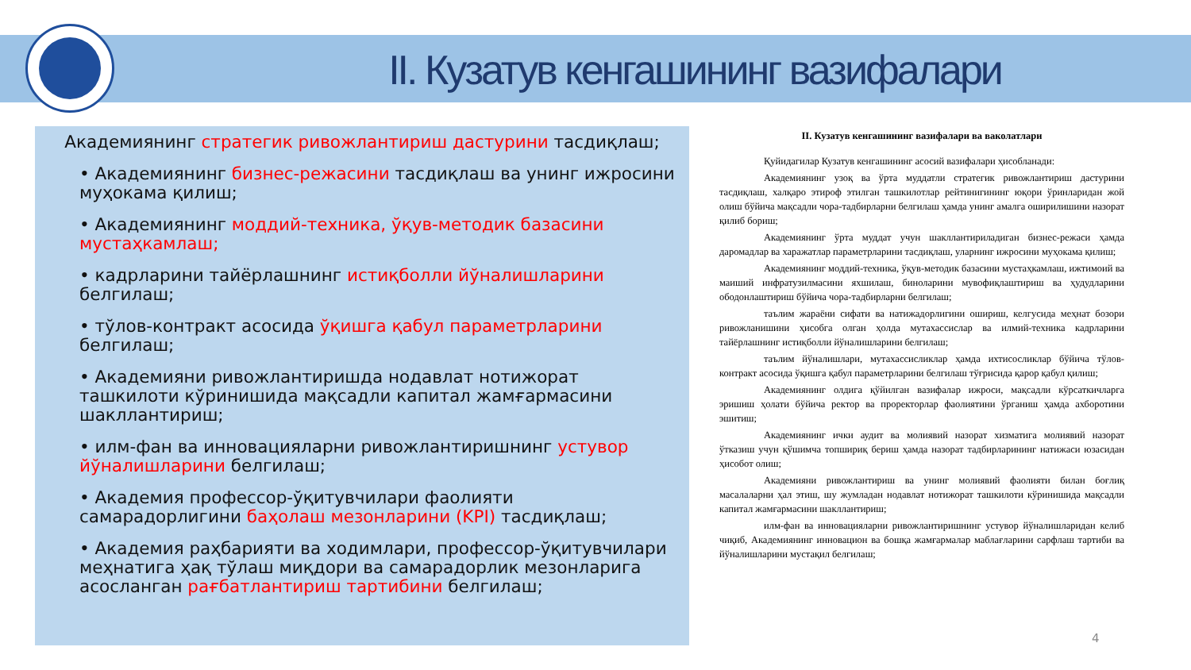II. Кузатув кенгашининг вазифалари
Академиянинг стратегик ривожлантириш дастурини тасдиқлаш;
• Академиянинг бизнес-режасини тасдиқлаш ва унинг ижросини муҳокама қилиш;
• Академиянинг моддий-техника, ўқув-методик базасини мустаҳкамлаш;
• кадрларини тайёрлашнинг истиқболли йўналишларини белгилаш;
• тўлов-контракт асосида ўқишга қабул параметрларини белгилаш;
• Академияни ривожлантиришда нодавлат нотижорат ташкилоти кўринишида мақсадли капитал жамғармасини шакллантириш;
• илм-фан ва инновацияларни ривожлантиришнинг устувор йўналишларини белгилаш;
• Академия профессор-ўқитувчилари фаолияти самарадорлигини баҳолаш мезонларини (KPI) тасдиқлаш;
• Академия раҳбарияти ва ходимлари, профессор-ўқитувчилари меҳнатига ҳақ тўлаш миқдори ва самарадорлик мезонларига асосланган рағбатлантириш тартибини белгилаш;
II. Кузатув кенгашининг вазифалари ва ваколатлари
Қуйидагилар Кузатув кенгашининг асосий вазифалари ҳисобланади:
Академиянинг узоқ ва ўрта муддатли стратегик ривожлантириш дастурини тасдиқлаш, халқаро этироф этилган ташкилотлар рейтинигининг юқори ўринларидан жой олиш бўйича мақсадли чора-тадбирларни белгилаш ҳамда унинг амалга оширилишини назорат қилиб бориш;
Академиянинг ўрта муддат учун шакллантириладиган бизнес-режаси ҳамда даромадлар ва харажатлар параметрларини тасдиқлаш, уларнинг ижросини муҳокама қилиш;
Академиянинг моддий-техника, ўқув-методик базасини мустаҳкамлаш, ижтимоий ва маиший инфратузилмасини яхшилаш, биноларини мувофиқлаштириш ва ҳудудларини ободонлаштириш бўйича чора-тадбирларни белгилаш;
таълим жараёни сифати ва натижадорлигини ошириш, келгусида меҳнат бозори ривожланишини ҳисобга олган ҳолда мутахассислар ва илмий-техника кадрларини тайёрлашнинг истиқболли йўналишларини белгилаш;
таълим йўналишлари, мутахассисликлар ҳамда ихтисосликлар бўйича тўлов-контракт асосида ўқишга қабул параметрларини белгилаш тўғрисида қарор қабул қилиш;
Академиянинг олдига қўйилган вазифалар ижроси, мақсадли кўрсаткичларга эришиш ҳолати бўйича ректор ва проректорлар фаолиятини ўрганиш ҳамда ахборотини эшитиш;
Академиянинг ички аудит ва молиявий назорат хизматига молиявий назорат ўтказиш учун қўшимча топшириқ бериш ҳамда назорат тадбирларининг натижаси юзасидан ҳисобот олиш;
Академияни ривожлантириш ва унинг молиявий фаолияти билан боғлиқ масалаларни ҳал этиш, шу жумладан нодавлат нотижорат ташкилоти кўринишида мақсадли капитал жамғармасини шакллантириш;
илм-фан ва инновацияларни ривожлантиришнинг устувор йўналишларидан келиб чиқиб, Академиянинг инновацион ва бошқа жамғармалар маблағларини сарфлаш тартиби ва йўналишларини мустақил белгилаш;
4